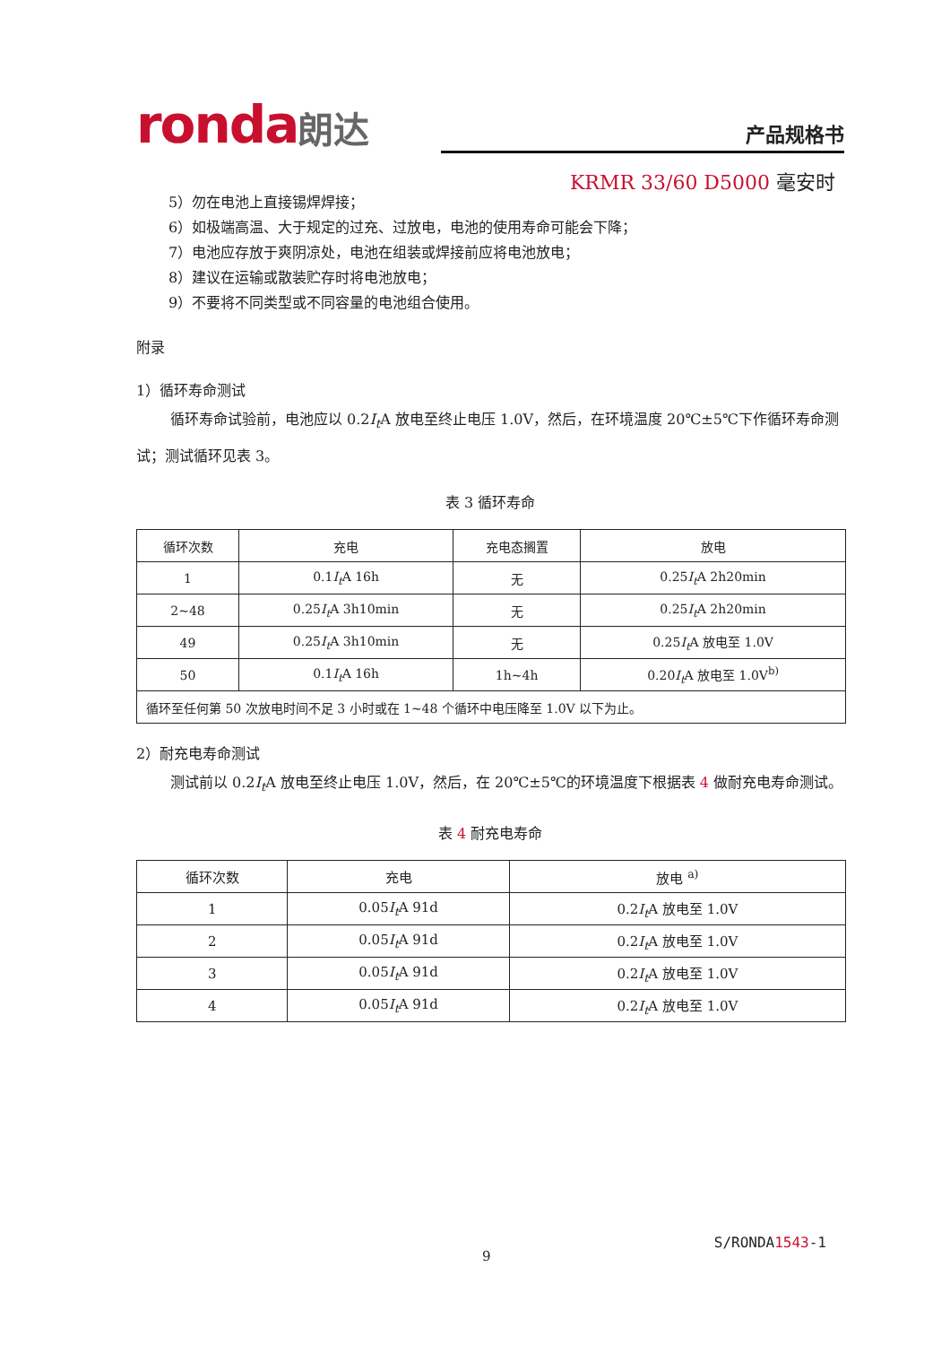ronda朗达 产品规格书
KRMR 33/60 D5000 毫安时
5）勿在电池上直接锡焊焊接；
6）如极端高温、大于规定的过充、过放电，电池的使用寿命可能会下降；
7）电池应存放于爽阴凉处，电池在组装或焊接前应将电池放电；
8）建议在运输或散装贮存时将电池放电；
9）不要将不同类型或不同容量的电池组合使用。
附录
1）循环寿命测试
循环寿命试验前，电池应以 0.2I<sub>t</sub> A 放电至终止电压 1.0V，然后，在环境温度 20℃±5℃下作循环寿命测试；测试循环见表 3。
表 3 循环寿命
| 循环次数 | 充电 | 充电态搁置 | 放电 |
| 1 | 0.1 I<sub>t</sub> A 16h | 无 | 0.25 I<sub>t</sub> A 2h20min |
| 2~48 | 0.25 I<sub>t</sub> A 3h10min | 无 | 0.25 I<sub>t</sub> A 2h20min |
| 49 | 0.25 I<sub>t</sub> A 3h10min | 无 | 0.25 I<sub>t</sub> A 放电至 1.0V |
| 50 | 0.1 I<sub>t</sub> A 16h | 1h~4h | 0.20 I<sub>t</sub> A 放电至 1.0V<sup>b)</sup> |
| 循环至任何第 50 次放电时间不足 3 小时或在 1~48 个循环中电压降至 1.0V 以下为止。 | | | |
2）耐充电寿命测试
测试前以 0.2I<sub>t</sub> A 放电至终止电压 1.0V，然后，在 20℃±5℃的环境温度下根据表 4 做耐充电寿命测试。
表 4 耐充电寿命
| 循环次数 | 充电 | 放电 <sup>a)</sup> |
| 1 | 0.05 I<sub>t</sub> A 91d | 0.2 I<sub>t</sub> A 放电至 1.0V |
| 2 | 0.05 I<sub>t</sub> A 91d | 0.2 I<sub>t</sub> A 放电至 1.0V |
| 3 | 0.05 I<sub>t</sub> A 91d | 0.2 I<sub>t</sub> A 放电至 1.0V |
| 4 | 0.05 I<sub>t</sub> A 91d | 0.2 I<sub>t</sub> A 放电至 1.0V |
S/RONDA1543-1
9